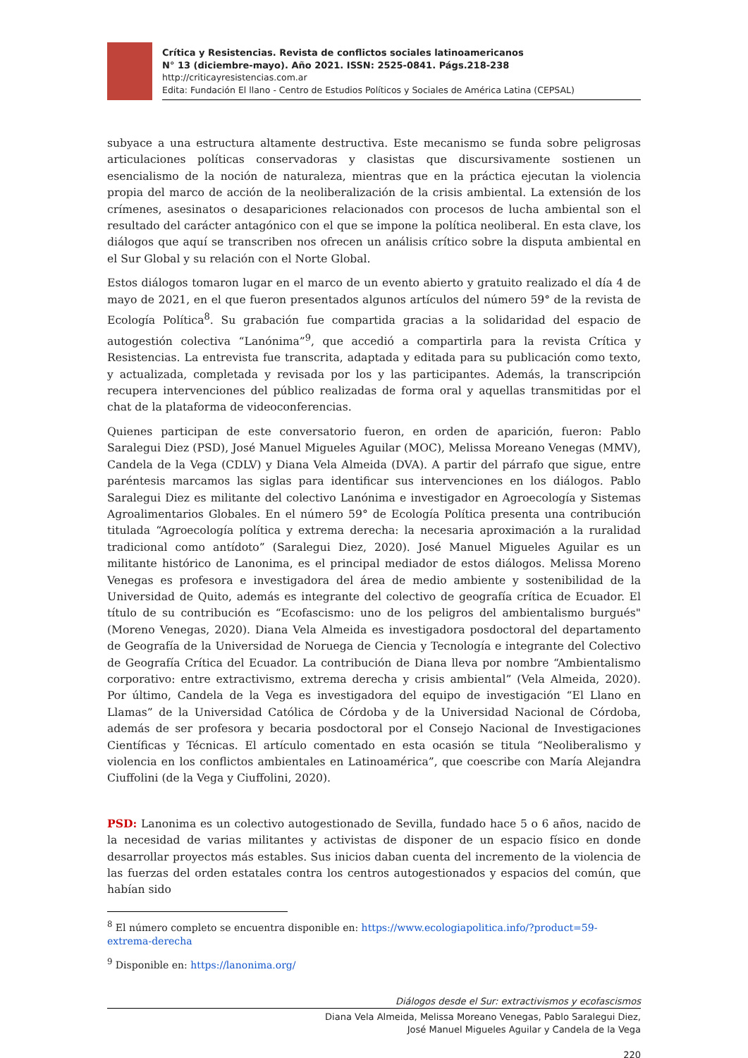Crítica y Resistencias. Revista de conflictos sociales latinoamericanos
N° 13 (diciembre-mayo). Año 2021. ISSN: 2525-0841. Págs.218-238
http://criticayresistencias.com.ar
Edita: Fundación El llano - Centro de Estudios Políticos y Sociales de América Latina (CEPSAL)
subyace a una estructura altamente destructiva. Este mecanismo se funda sobre peligrosas articulaciones políticas conservadoras y clasistas que discursivamente sostienen un esencialismo de la noción de naturaleza, mientras que en la práctica ejecutan la violencia propia del marco de acción de la neoliberalización de la crisis ambiental. La extensión de los crímenes, asesinatos o desapariciones relacionados con procesos de lucha ambiental son el resultado del carácter antagónico con el que se impone la política neoliberal. En esta clave, los diálogos que aquí se transcriben nos ofrecen un análisis crítico sobre la disputa ambiental en el Sur Global y su relación con el Norte Global.
Estos diálogos tomaron lugar en el marco de un evento abierto y gratuito realizado el día 4 de mayo de 2021, en el que fueron presentados algunos artículos del número 59° de la revista de Ecología Política<sup>8</sup>. Su grabación fue compartida gracias a la solidaridad del espacio de autogestión colectiva “Lanónima”<sup>9</sup>, que accedió a compartirla para la revista Crítica y Resistencias. La entrevista fue transcrita, adaptada y editada para su publicación como texto, y actualizada, completada y revisada por los y las participantes. Además, la transcripción recupera intervenciones del público realizadas de forma oral y aquellas transmitidas por el chat de la plataforma de videoconferencias.
Quienes participan de este conversatorio fueron, en orden de aparición, fueron: Pablo Saralegui Diez (PSD), José Manuel Migueles Aguilar (MOC), Melissa Moreano Venegas (MMV), Candela de la Vega (CDLV) y Diana Vela Almeida (DVA). A partir del párrafo que sigue, entre paréntesis marcamos las siglas para identificar sus intervenciones en los diálogos. Pablo Saralegui Diez es militante del colectivo Lanónima e investigador en Agroecología y Sistemas Agroalimentarios Globales. En el número 59° de Ecología Política presenta una contribución titulada “Agroecología política y extrema derecha: la necesaria aproximación a la ruralidad tradicional como antídoto” (Saralegui Diez, 2020). José Manuel Migueles Aguilar es un militante histórico de Lanonima, es el principal mediador de estos diálogos. Melissa Moreno Venegas es profesora e investigadora del área de medio ambiente y sostenibilidad de la Universidad de Quito, además es integrante del colectivo de geografía crítica de Ecuador. El título de su contribución es “Ecofascismo: uno de los peligros del ambientalismo burgués" (Moreno Venegas, 2020). Diana Vela Almeida es investigadora posdoctoral del departamento de Geografía de la Universidad de Noruega de Ciencia y Tecnología e integrante del Colectivo de Geografía Crítica del Ecuador. La contribución de Diana lleva por nombre “Ambientalismo corporativo: entre extractivismo, extrema derecha y crisis ambiental” (Vela Almeida, 2020). Por último, Candela de la Vega es investigadora del equipo de investigación “El Llano en Llamas” de la Universidad Católica de Córdoba y de la Universidad Nacional de Córdoba, además de ser profesora y becaria posdoctoral por el Consejo Nacional de Investigaciones Científicas y Técnicas. El artículo comentado en esta ocasión se titula “Neoliberalismo y violencia en los conflictos ambientales en Latinoamérica”, que coescribe con María Alejandra Ciuffolini (de la Vega y Ciuffolini, 2020).
PSD: Lanonima es un colectivo autogestionado de Sevilla, fundado hace 5 o 6 años, nacido de la necesidad de varias militantes y activistas de disponer de un espacio físico en donde desarrollar proyectos más estables. Sus inicios daban cuenta del incremento de la violencia de las fuerzas del orden estatales contra los centros autogestionados y espacios del común, que habían sido
<sup>8</sup> El número completo se encuentra disponible en: https://www.ecologiapolitica.info/?product=59-extrema-derecha
<sup>9</sup> Disponible en: https://lanonima.org/
Diálogos desde el Sur: extractivismos y ecofascismos
Diana Vela Almeida, Melissa Moreano Venegas, Pablo Saralegui Diez,
José Manuel Migueles Aguilar y Candela de la Vega
220